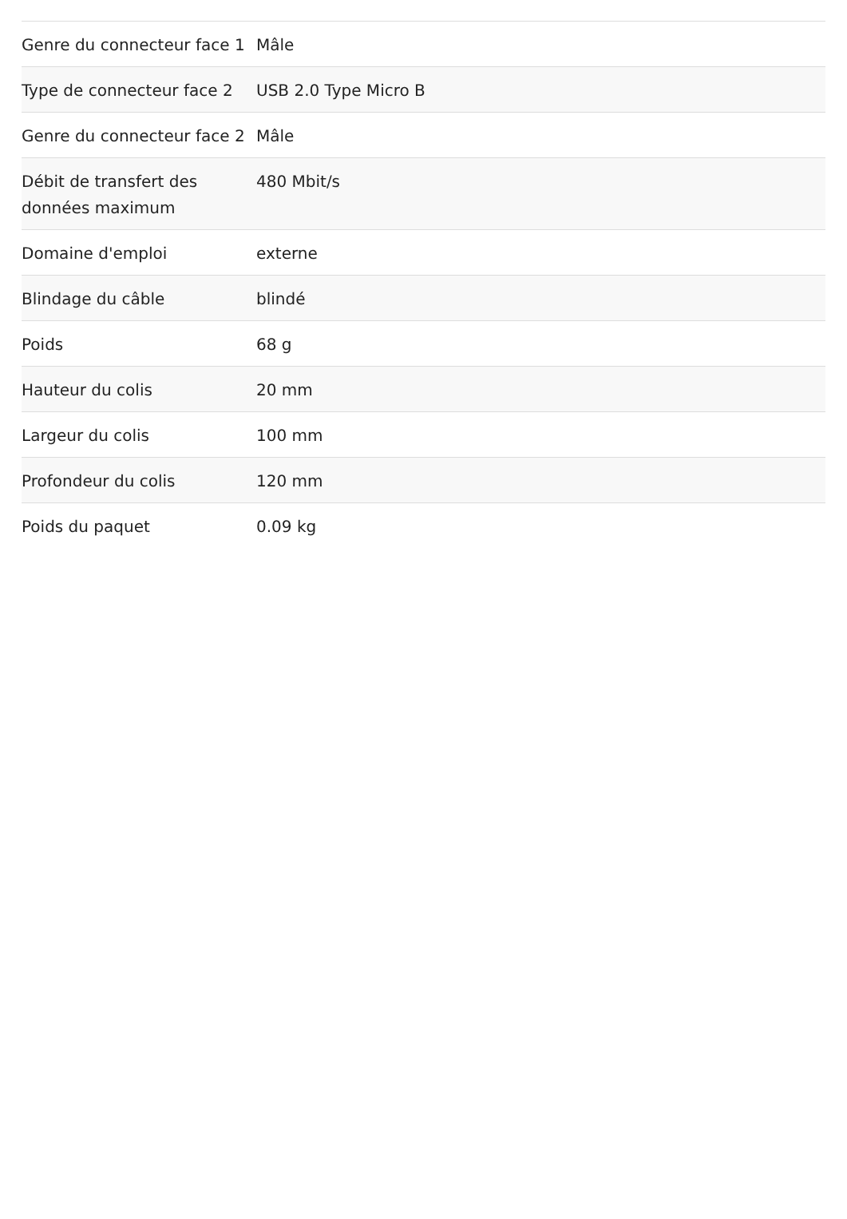| Genre du connecteur face 1 | Mâle |
| Type de connecteur face 2 | USB 2.0 Type Micro B |
| Genre du connecteur face 2 | Mâle |
| Débit de transfert des données maximum | 480 Mbit/s |
| Domaine d'emploi | externe |
| Blindage du câble | blindé |
| Poids | 68 g |
| Hauteur du colis | 20 mm |
| Largeur du colis | 100 mm |
| Profondeur du colis | 120 mm |
| Poids du paquet | 0.09 kg |